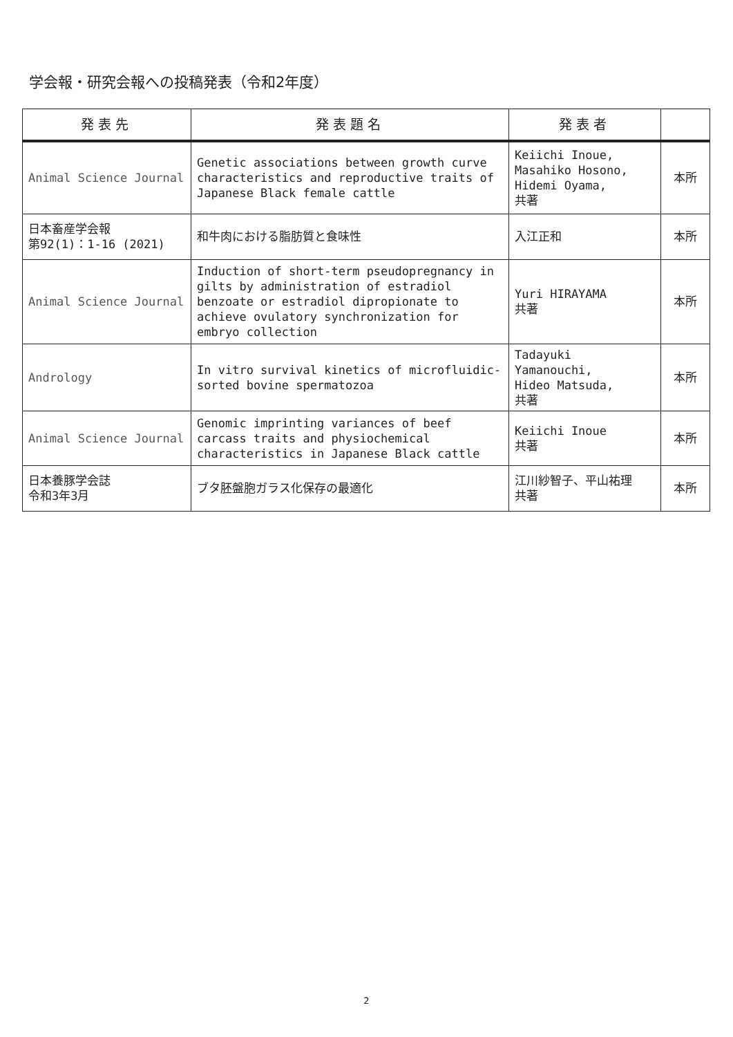学会報・研究会報への投稿発表（令和2年度）
| 発表先 | 発表題名 | 発表者 | |
| --- | --- | --- | --- |
| Animal Science Journal | Genetic associations between growth curve characteristics and reproductive traits of Japanese Black female cattle | Keiichi Inoue, Masahiko Hosono, Hidemi Oyama, 共著 | 本所 |
| 日本畜産学会報 第92(1)：1-16 (2021) | 和牛肉における脂肪質と食味性 | 入江正和 | 本所 |
| Animal Science Journal | Induction of short-term pseudopregnancy in gilts by administration of estradiol benzoate or estradiol dipropionate to achieve ovulatory synchronization for embryo collection | Yuri HIRAYAMA 共著 | 本所 |
| Andrology | In vitro survival kinetics of microfluidic-sorted bovine spermatozoa | Tadayuki Yamanouchi, Hideo Matsuda, 共著 | 本所 |
| Animal Science Journal | Genomic imprinting variances of beef carcass traits and physiochemical characteristics in Japanese Black cattle | Keiichi Inoue 共著 | 本所 |
| 日本養豚学会誌 令和3年3月 | ブタ胚盤胞ガラス化保存の最適化 | 江川紗智子、平山祐理 共著 | 本所 |
2